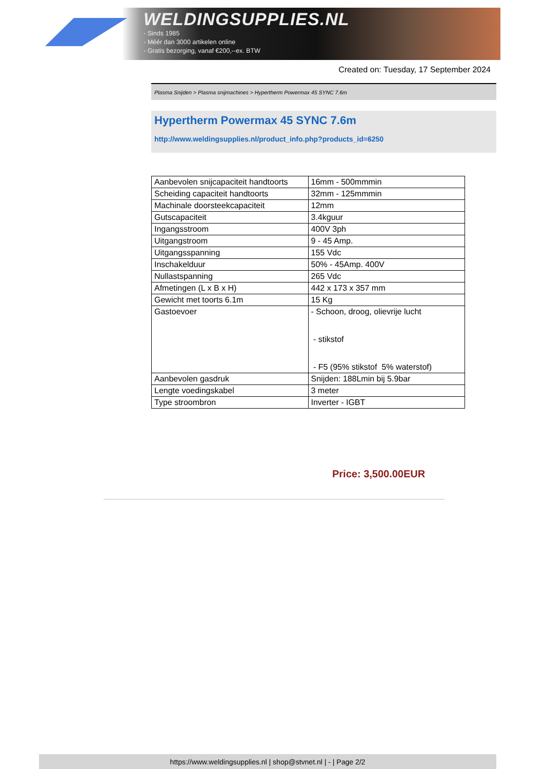WELDINGSUPPLIES.NL
- Sinds 1985
- Méér dan 3000 artikelen online
- Gratis bezorging, vanaf €200,--ex. BTW
Created on: Tuesday, 17 September 2024
Plasma Snijden > Plasma snijmachines > Hypertherm Powermax 45 SYNC 7.6m
Hypertherm Powermax 45 SYNC 7.6m
http://www.weldingsupplies.nl/product_info.php?products_id=6250
| Aanbevolen snijcapaciteit handtoorts | 16mm - 500mmmin |
| Scheiding capaciteit handtoorts | 32mm - 125mmmin |
| Machinale doorsteekcapaciteit | 12mm |
| Gutscapaciteit | 3.4kguur |
| Ingangsstroom | 400V 3ph |
| Uitgangstroom | 9 - 45 Amp. |
| Uitgangsspanning | 155 Vdc |
| Inschakelduur | 50% - 45Amp. 400V |
| Nullastspanning | 265 Vdc |
| Afmetingen (L x B x H) | 442 x 173 x 357 mm |
| Gewicht met toorts 6.1m | 15 Kg |
| Gastoevoer | - Schoon, droog, olievrije lucht - stikstof - F5 (95% stikstof 5% waterstof) |
| Aanbevolen gasdruk | Snijden: 188Lmin bij 5.9bar |
| Lengte voedingskabel | 3 meter |
| Type stroombron | Inverter - IGBT |
Price: 3,500.00EUR
https://www.weldingsupplies.nl | shop@stvnet.nl | - | Page 2/2